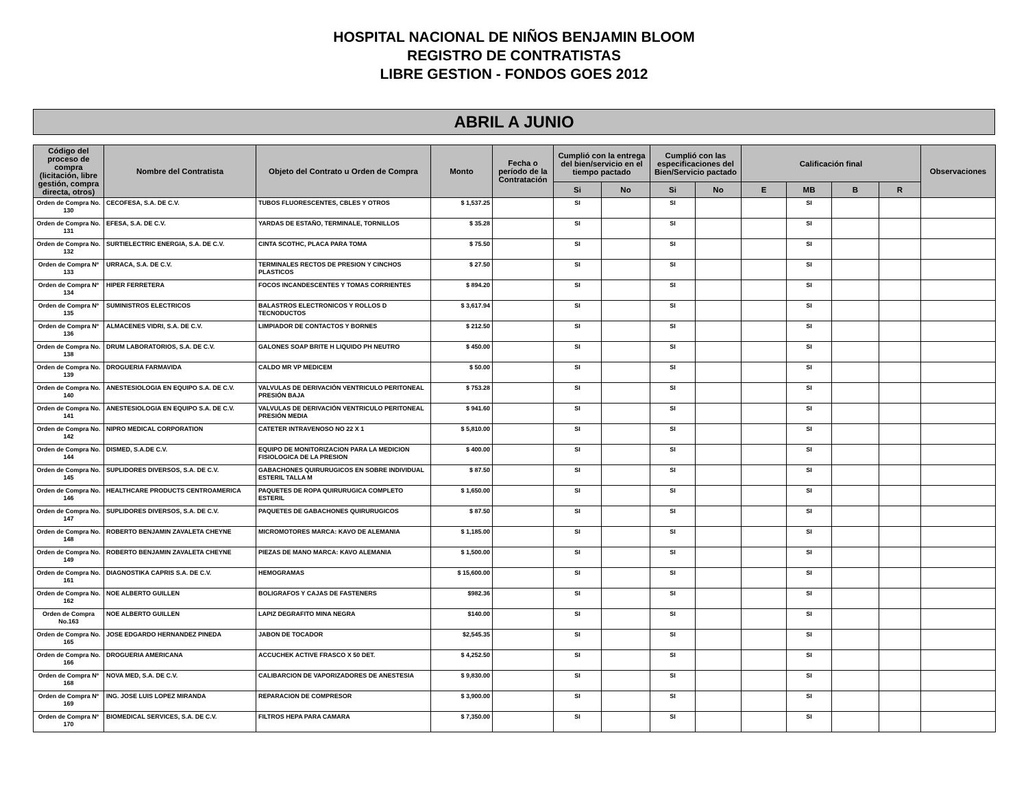HOSPITAL NACIONAL DE NIÑOS BENJAMIN BLOOM
REGISTRO DE CONTRATISTAS
LIBRE GESTION - FONDOS GOES 2012
ABRIL A JUNIO
| Código del proceso de compra (licitación, libre gestión, compra directa, otros) | Nombre del Contratista | Objeto del Contrato u Orden de Compra | Monto | Fecha o período de la Contratación | Cumplió con la entrega del bien/servicio en el tiempo pactado | | Cumplió con las especificaciones del Bien/Servicio pactado | | Calificación final | | | | Observaciones |
| --- | --- | --- | --- | --- | --- | --- | --- | --- | --- | --- | --- | --- | --- |
| | | | | | Si | No | Si | No | E | MB | B | R | |
| Orden de Compra No. 130 | CECOFESA, S.A. DE C.V. | TUBOS FLUORESCENTES, CBLES Y OTROS | $ 1,537.25 | | SI | | SI | | | SI | | | |
| Orden de Compra No. 131 | EFESA, S.A. DE C.V. | YARDAS DE ESTAÑO, TERMINALE, TORNILLOS | $ 35.28 | | SI | | SI | | | SI | | | |
| Orden de Compra No. 132 | SURTIELECTRIC ENERGIA, S.A. DE C.V. | CINTA SCOTHC, PLACA PARA TOMA | $ 75.50 | | SI | | SI | | | SI | | | |
| Orden de Compra Nº 133 | URRACA, S.A. DE C.V. | TERMINALES RECTOS DE PRESION Y CINCHOS PLASTICOS | $ 27.50 | | SI | | SI | | | SI | | | |
| Orden de Compra Nº 134 | HIPER FERRETERA | FOCOS INCANDESCENTES Y TOMAS CORRIENTES | $ 894.20 | | SI | | SI | | | SI | | | |
| Orden de Compra Nº 135 | SUMINISTROS ELECTRICOS | BALASTROS ELECTRONICOS Y ROLLOS D TECNODUCTOS | $ 3,617.94 | | SI | | SI | | | SI | | | |
| Orden de Compra Nº 136 | ALMACENES VIDRI, S.A. DE C.V. | LIMPIADOR DE CONTACTOS Y BORNES | $ 212.50 | | SI | | SI | | | SI | | | |
| Orden de Compra No. 138 | DRUM LABORATORIOS, S.A. DE C.V. | GALONES SOAP BRITE H LIQUIDO PH NEUTRO | $ 450.00 | | SI | | SI | | | SI | | | |
| Orden de Compra No. 139 | DROGUERIA FARMAVIDA | CALDO MR VP MEDICEM | $ 50.00 | | SI | | SI | | | SI | | | |
| Orden de Compra No. 140 | ANESTESIOLOGIA EN EQUIPO S.A. DE C.V. | VALVULAS DE DERIVACIÓN VENTRICULO PERITONEAL PRESIÓN BAJA | $ 753.28 | | SI | | SI | | | SI | | | |
| Orden de Compra No. 141 | ANESTESIOLOGIA EN EQUIPO S.A. DE C.V. | VALVULAS DE DERIVACIÓN VENTRICULO PERITONEAL PRESIÓN MEDIA | $ 941.60 | | SI | | SI | | | SI | | | |
| Orden de Compra No. 142 | NIPRO MEDICAL CORPORATION | CATETER INTRAVENOSO NO 22 X 1 | $ 5,810.00 | | SI | | SI | | | SI | | | |
| Orden de Compra No. 144 | DISMED, S.A.DE C.V. | EQUIPO DE MONITORIZACION PARA LA MEDICION FISIOLOGICA DE LA PRESION | $ 400.00 | | SI | | SI | | | SI | | | |
| Orden de Compra No. 145 | SUPLIDORES DIVERSOS, S.A. DE C.V. | GABACHONES QUIRURUGICOS EN SOBRE INDIVIDUAL ESTERIL TALLA M | $ 87.50 | | SI | | SI | | | SI | | | |
| Orden de Compra No. 146 | HEALTHCARE PRODUCTS CENTROAMERICA | PAQUETES DE ROPA QUIRURUGICA COMPLETO ESTERIL | $ 1,650.00 | | SI | | SI | | | SI | | | |
| Orden de Compra No. 147 | SUPLIDORES DIVERSOS, S.A. DE C.V. | PAQUETES DE GABACHONES QUIRURUGICOS | $ 87.50 | | SI | | SI | | | SI | | | |
| Orden de Compra No. 148 | ROBERTO BENJAMIN ZAVALETA CHEYNE | MICROMOTORES MARCA: KAVO DE ALEMANIA | $ 1,185.00 | | SI | | SI | | | SI | | | |
| Orden de Compra No. 149 | ROBERTO BENJAMIN ZAVALETA CHEYNE | PIEZAS DE MANO MARCA: KAVO ALEMANIA | $ 1,500.00 | | SI | | SI | | | SI | | | |
| Orden de Compra No. 161 | DIAGNOSTIKA CAPRIS S.A. DE C.V. | HEMOGRAMAS | $ 15,600.00 | | SI | | SI | | | SI | | | |
| Orden de Compra No. 162 | NOE ALBERTO GUILLEN | BOLIGRAFOS Y CAJAS DE FASTENERS | $982.36 | | SI | | SI | | | SI | | | |
| Orden de Compra No.163 | NOE ALBERTO GUILLEN | LAPIZ DEGRAFITO MINA NEGRA | $140.00 | | SI | | SI | | | SI | | | |
| Orden de Compra No. 165 | JOSE EDGARDO HERNANDEZ PINEDA | JABON DE TOCADOR | $2,545.35 | | SI | | SI | | | SI | | | |
| Orden de Compra No. 166 | DROGUERIA AMERICANA | ACCUCHEK ACTIVE FRASCO X 50 DET. | $ 4,252.50 | | SI | | SI | | | SI | | | |
| Orden de Compra Nº 168 | NOVA MED, S.A. DE C.V. | CALIBARCION DE VAPORIZADORES DE ANESTESIA | $ 9,830.00 | | SI | | SI | | | SI | | | |
| Orden de Compra Nº 169 | ING. JOSE LUIS LOPEZ MIRANDA | REPARACION DE COMPRESOR | $ 3,900.00 | | SI | | SI | | | SI | | | |
| Orden de Compra Nº 170 | BIOMEDICAL SERVICES, S.A. DE C.V. | FILTROS HEPA PARA CAMARA | $ 7,350.00 | | SI | | SI | | | SI | | | |